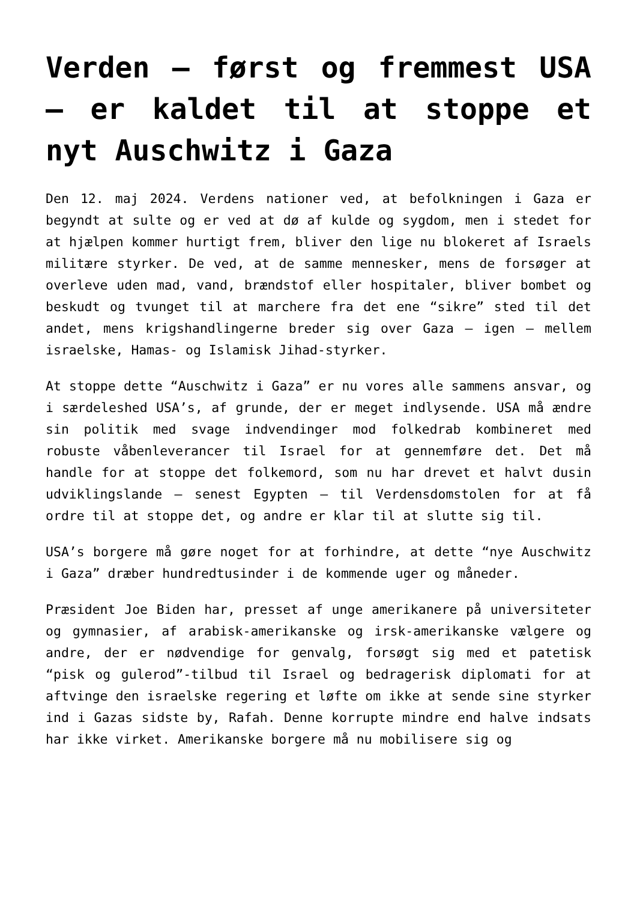Verden – først og fremmest USA – er kaldet til at stoppe et nyt Auschwitz i Gaza
Den 12. maj 2024. Verdens nationer ved, at befolkningen i Gaza er begyndt at sulte og er ved at dø af kulde og sygdom, men i stedet for at hjælpen kommer hurtigt frem, bliver den lige nu blokeret af Israels militære styrker. De ved, at de samme mennesker, mens de forsøger at overleve uden mad, vand, brændstof eller hospitaler, bliver bombet og beskudt og tvunget til at marchere fra det ene “sikre” sted til det andet, mens krigshandlingerne breder sig over Gaza – igen – mellem israelske, Hamas- og Islamisk Jihad-styrker.
At stoppe dette “Auschwitz i Gaza” er nu vores alle sammens ansvar, og i særdeleshed USA’s, af grunde, der er meget indlysende. USA må ændre sin politik med svage indvendinger mod folkedrab kombineret med robuste våbenleverancer til Israel for at gennemføre det. Det må handle for at stoppe det folkemord, som nu har drevet et halvt dusin udviklingslande – senest Egypten – til Verdensdomstolen for at få ordre til at stoppe det, og andre er klar til at slutte sig til.
USA’s borgere må gøre noget for at forhindre, at dette “nye Auschwitz i Gaza” dræber hundredtusinder i de kommende uger og måneder.
Præsident Joe Biden har, presset af unge amerikanere på universiteter og gymnasier, af arabisk-amerikanske og irsk-amerikanske vælgere og andre, der er nødvendige for genvalg, forsøgt sig med et patetisk “pisk og gulerod”-tilbud til Israel og bedragerisk diplomati for at aftvinge den israelske regering et løfte om ikke at sende sine styrker ind i Gazas sidste by, Rafah. Denne korrupte mindre end halve indsats har ikke virket. Amerikanske borgere må nu mobilisere sig og